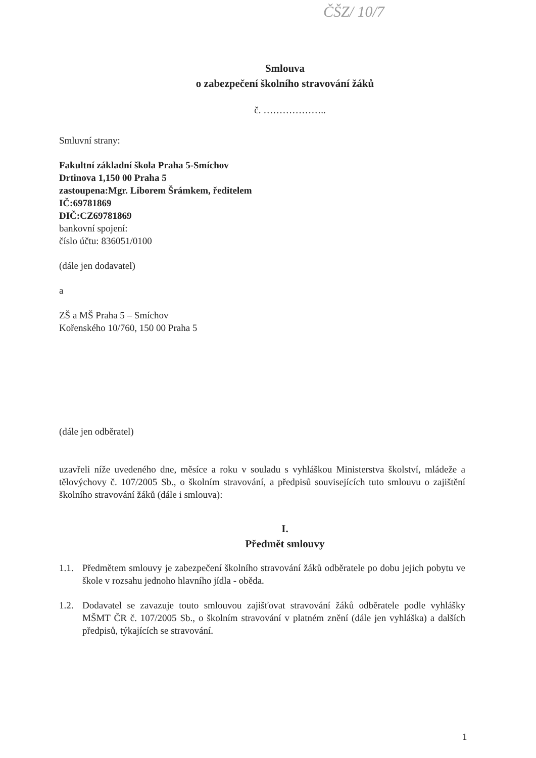ČŠZ/ 10/7
Smlouva
o zabezpečení školního stravování žáků
č. ………………..
Smluvní strany:
Fakultní základní škola Praha 5-Smíchov
Drtinova 1,150 00 Praha 5
zastoupena:Mgr. Liborem Šrámkem, ředitelem
IČ:69781869
DIČ:CZ69781869
bankovní spojení:
číslo účtu: 836051/0100
(dále jen dodavatel)
a
ZŠ a MŠ Praha 5 – Smíchov
Kořenského 10/760, 150 00 Praha 5
(dále jen odběratel)
uzavřeli níže uvedeného dne, měsíce a roku v souladu s vyhláškou Ministerstva školství, mládeže a tělovýchovy č. 107/2005 Sb., o školním stravování, a předpisů souvisejících tuto smlouvu o zajištění školního stravování žáků (dále i smlouva):
I.
Předmět smlouvy
1.1. Předmětem smlouvy je zabezpečení školního stravování žáků odběratele po dobu jejich pobytu ve škole v rozsahu jednoho hlavního jídla - oběda.
1.2. Dodavatel se zavazuje touto smlouvou zajišťovat stravování žáků odběratele podle vyhlášky MŠMT ČR č. 107/2005 Sb., o školním stravování v platném znění (dále jen vyhláška) a dalších předpisů, týkajících se stravování.
1